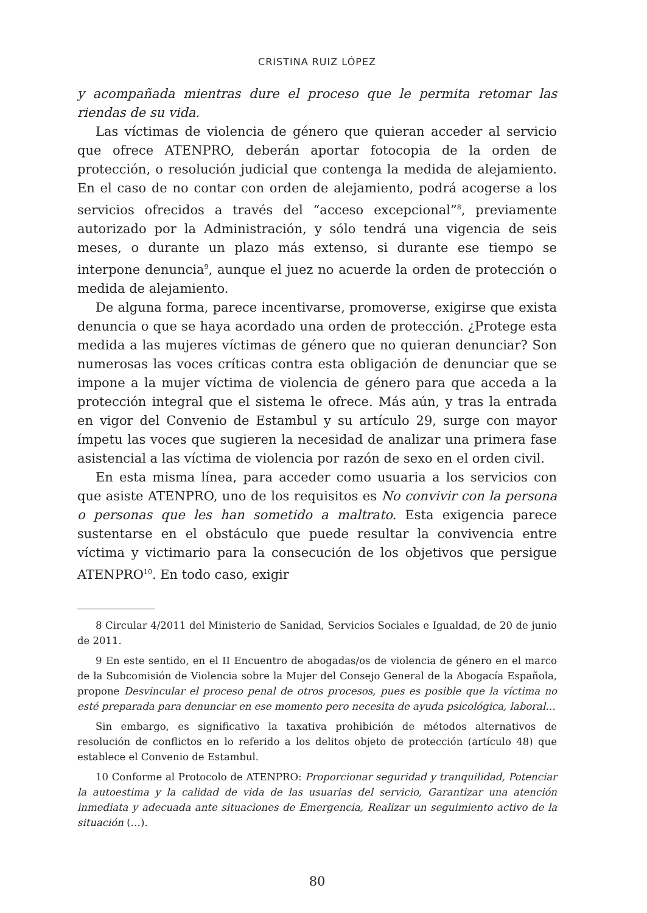CRISTINA RUIZ LÓPEZ
y acompañada mientras dure el proceso que le permita retomar las riendas de su vida.
Las víctimas de violencia de género que quieran acceder al servicio que ofrece ATENPRO, deberán aportar fotocopia de la orden de protección, o resolución judicial que contenga la medida de alejamiento. En el caso de no contar con orden de alejamiento, podrá acogerse a los servicios ofrecidos a través del “acceso excepcional”<sup>8</sup>, previamente autorizado por la Administración, y sólo tendrá una vigencia de seis meses, o durante un plazo más extenso, si durante ese tiempo se interpone denuncia<sup>9</sup>, aunque el juez no acuerde la orden de protección o medida de alejamiento.
De alguna forma, parece incentivarse, promoverse, exigirse que exista denuncia o que se haya acordado una orden de protección. ¿Protege esta medida a las mujeres víctimas de género que no quieran denunciar? Son numerosas las voces críticas contra esta obligación de denunciar que se impone a la mujer víctima de violencia de género para que acceda a la protección integral que el sistema le ofrece. Más aún, y tras la entrada en vigor del Convenio de Estambul y su artículo 29, surge con mayor ímpetu las voces que sugieren la necesidad de analizar una primera fase asistencial a las víctima de violencia por razón de sexo en el orden civil.
En esta misma línea, para acceder como usuaria a los servicios con que asiste ATENPRO, uno de los requisitos es No convivir con la persona o personas que les han sometido a maltrato. Esta exigencia parece sustentarse en el obstáculo que puede resultar la convivencia entre víctima y victimario para la consecución de los objetivos que persigue ATENPRO<sup>10</sup>. En todo caso, exigir
8 Circular 4/2011 del Ministerio de Sanidad, Servicios Sociales e Igualdad, de 20 de junio de 2011.
9 En este sentido, en el II Encuentro de abogadas/os de violencia de género en el marco de la Subcomisión de Violencia sobre la Mujer del Consejo General de la Abogacía Española, propone Desvincular el proceso penal de otros procesos, pues es posible que la víctima no esté preparada para denunciar en ese momento pero necesita de ayuda psicológica, laboral…
Sin embargo, es significativo la taxativa prohibición de métodos alternativos de resolución de conflictos en lo referido a los delitos objeto de protección (artículo 48) que establece el Convenio de Estambul.
10 Conforme al Protocolo de ATENPRO: Proporcionar seguridad y tranquilidad, Potenciar la autoestima y la calidad de vida de las usuarias del servicio, Garantizar una atención inmediata y adecuada ante situaciones de Emergencia, Realizar un seguimiento activo de la situación (…).
80